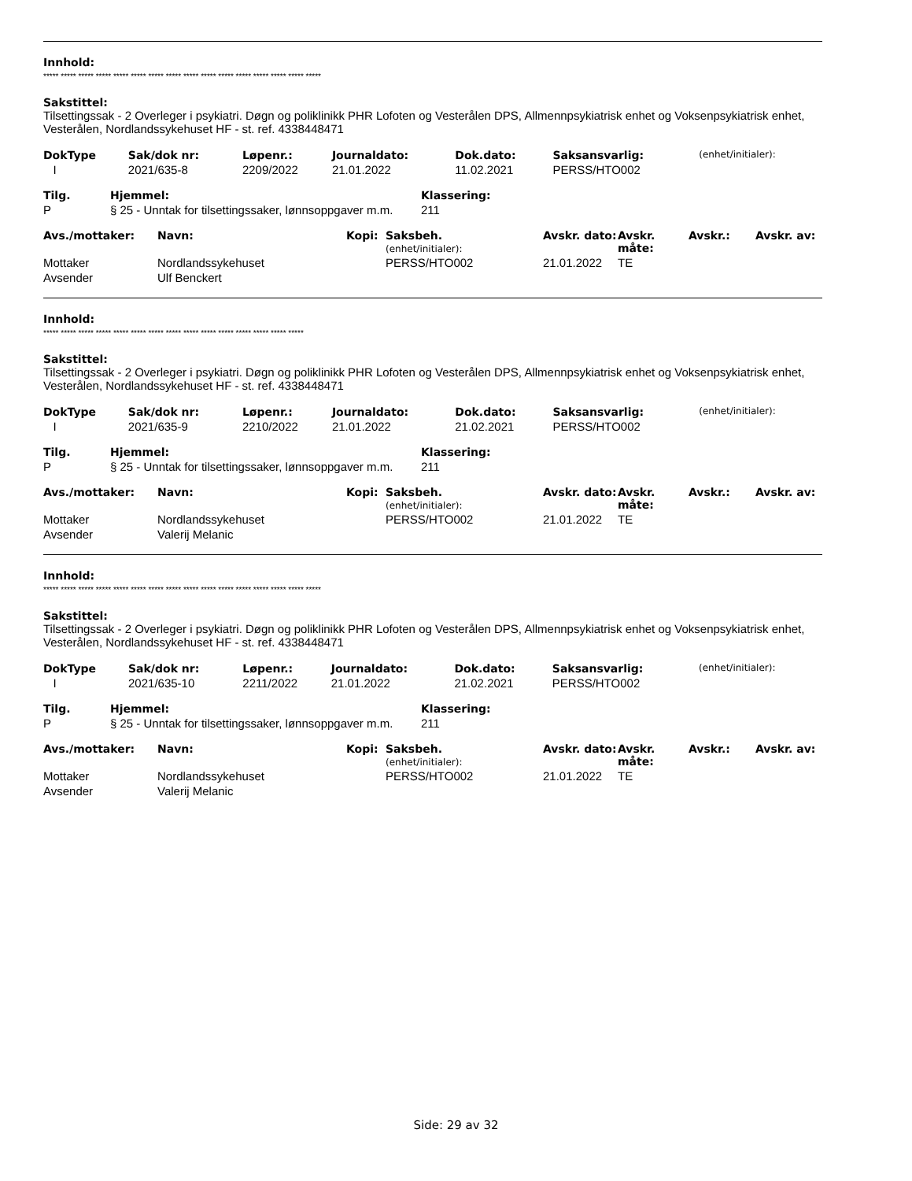Innhold:
***** ***** ***** ***** ***** ***** ***** ***** ***** ***** ***** ***** ***** ***** ***** *****
Sakstittel:
Tilsettingssak - 2 Overleger i psykiatri. Døgn og poliklinikk PHR Lofoten og Vesterålen DPS, Allmennpsykiatrisk enhet og Voksenpsykiatrisk enhet, Vesterålen, Nordlandssykehuset HF - st. ref. 4338448471
| DokType | Sak/dok nr: | Løpenr.: | Journaldato: | Dok.dato: | Saksansvarlig: | (enhet/initialer): |
| I | 2021/635-8 | 2209/2022 | 21.01.2022 | 11.02.2021 | PERSS/HTO002 | |
| Tilg. | Hjemmel: | Klassering: |
| --- | --- | --- |
| P | § 25 - Unntak for tilsettingssaker, lønnsoppgaver m.m. | 211 |
| Avs./mottaker: | Navn: | Kopi: | Saksbeh. (enhet/initialer): | Avskr. dato: | Avskr. måte: | Avskr.: | Avskr. av: |
| --- | --- | --- | --- | --- | --- | --- | --- |
| Mottaker | Nordlandssykehuset | | PERSS/HTO002 | 21.01.2022 | TE | | |
| Avsender | Ulf Benckert | | | | | | |
Innhold:
***** ***** ***** ***** ***** ***** ***** ***** ***** ***** ***** ***** ***** ***** *****
Sakstittel:
Tilsettingssak - 2 Overleger i psykiatri. Døgn og poliklinikk PHR Lofoten og Vesterålen DPS, Allmennpsykiatrisk enhet og Voksenpsykiatrisk enhet, Vesterålen, Nordlandssykehuset HF - st. ref. 4338448471
| DokType | Sak/dok nr: | Løpenr.: | Journaldato: | Dok.dato: | Saksansvarlig: | (enhet/initialer): |
| I | 2021/635-9 | 2210/2022 | 21.01.2022 | 21.02.2021 | PERSS/HTO002 | |
| Tilg. | Hjemmel: | Klassering: |
| --- | --- | --- |
| P | § 25 - Unntak for tilsettingssaker, lønnsoppgaver m.m. | 211 |
| Avs./mottaker: | Navn: | Kopi: | Saksbeh. (enhet/initialer): | Avskr. dato: | Avskr. måte: | Avskr.: | Avskr. av: |
| --- | --- | --- | --- | --- | --- | --- | --- |
| Mottaker | Nordlandssykehuset | | PERSS/HTO002 | 21.01.2022 | TE | | |
| Avsender | Valerij Melanic | | | | | | |
Innhold:
***** ***** ***** ***** ***** ***** ***** ***** ***** ***** ***** ***** ***** ***** ***** *****
Sakstittel:
Tilsettingssak - 2 Overleger i psykiatri. Døgn og poliklinikk PHR Lofoten og Vesterålen DPS, Allmennpsykiatrisk enhet og Voksenpsykiatrisk enhet, Vesterålen, Nordlandssykehuset HF - st. ref. 4338448471
| DokType | Sak/dok nr: | Løpenr.: | Journaldato: | Dok.dato: | Saksansvarlig: | (enhet/initialer): |
| I | 2021/635-10 | 2211/2022 | 21.01.2022 | 21.02.2021 | PERSS/HTO002 | |
| Tilg. | Hjemmel: | Klassering: |
| --- | --- | --- |
| P | § 25 - Unntak for tilsettingssaker, lønnsoppgaver m.m. | 211 |
| Avs./mottaker: | Navn: | Kopi: | Saksbeh. (enhet/initialer): | Avskr. dato: | Avskr. måte: | Avskr.: | Avskr. av: |
| --- | --- | --- | --- | --- | --- | --- | --- |
| Mottaker | Nordlandssykehuset | | PERSS/HTO002 | 21.01.2022 | TE | | |
| Avsender | Valerij Melanic | | | | | | |
Side: 29 av 32